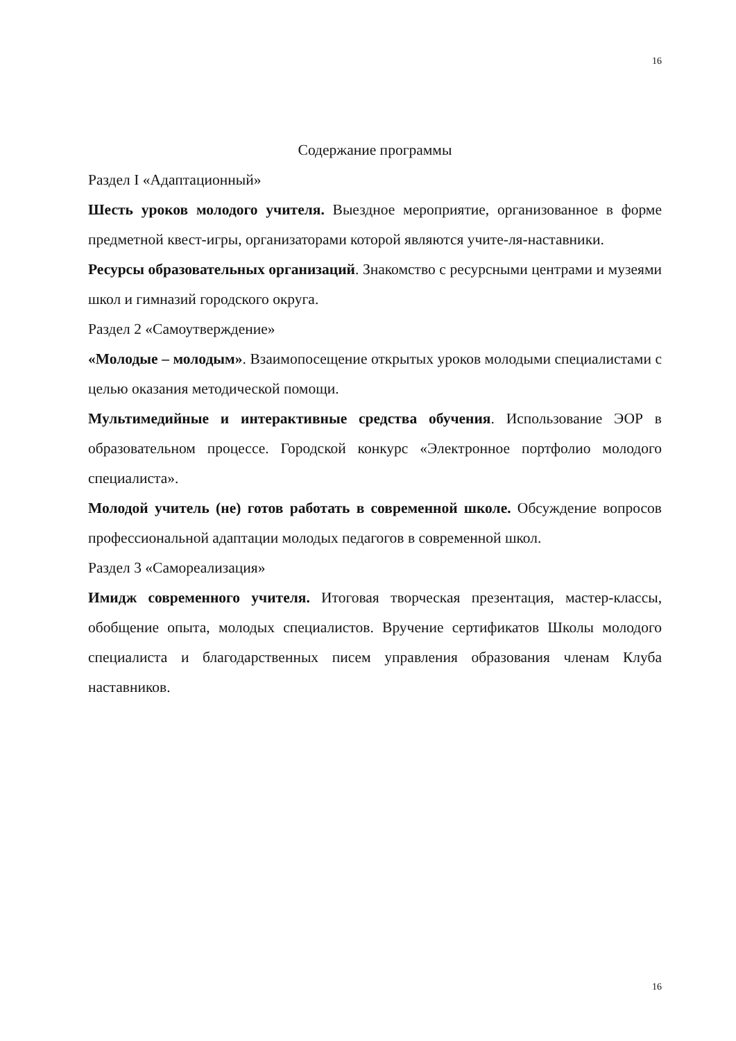16
Содержание программы
Раздел I «Адаптационный»
Шесть уроков молодого учителя. Выездное мероприятие, организованное в форме предметной квест-игры, организаторами которой являются учите-ля-наставники.
Ресурсы образовательных организаций. Знакомство с ресурсными центрами и музеями школ и гимназий городского округа.
Раздел 2 «Самоутверждение»
«Молодые – молодым». Взаимопосещение открытых уроков молодыми специалистами с целью оказания методической помощи.
Мультимедийные и интерактивные средства обучения. Использование ЭОР в образовательном процессе. Городской конкурс «Электронное портфолио молодого специалиста».
Молодой учитель (не) готов работать в современной школе. Обсуждение вопросов профессиональной адаптации молодых педагогов в современной школ.
Раздел 3 «Самореализация»
Имидж современного учителя. Итоговая творческая презентация, мастер-классы, обобщение опыта, молодых специалистов. Вручение сертификатов Школы молодого специалиста и благодарственных писем управления образования членам Клуба наставников.
16